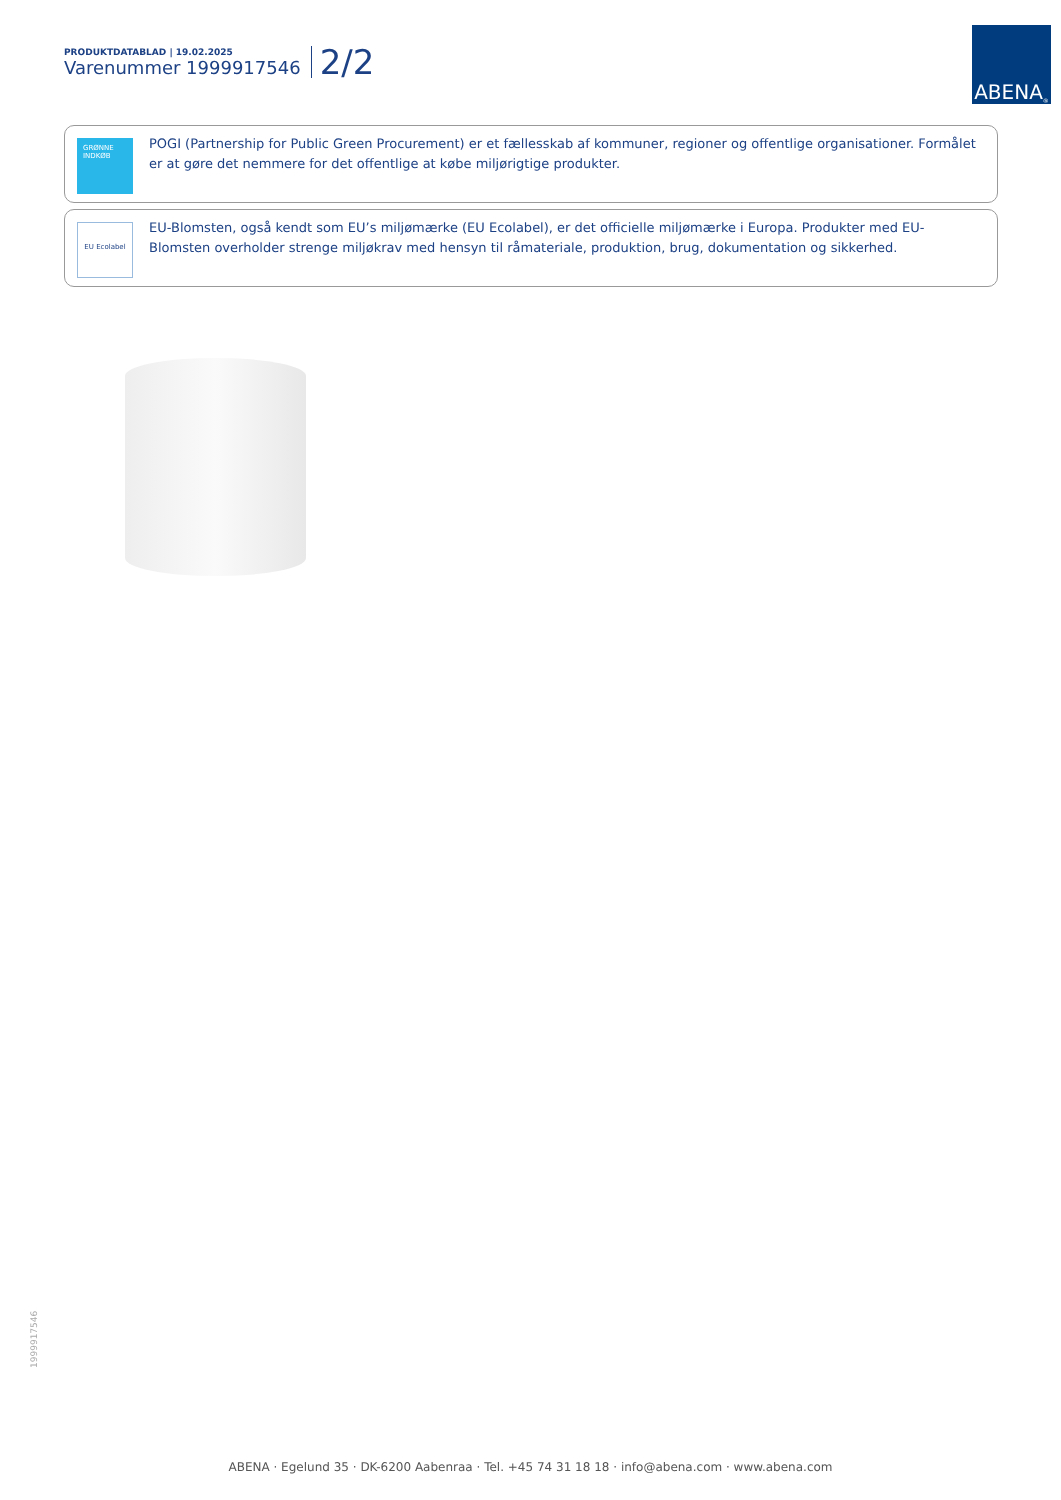PRODUKTDATABLAD | 19.02.2025
Varenummer 1999917546
2/2
ABENA<sup>®</sup>
GRØNNE
INDKØB
POGI (Partnership for Public Green Procurement) er et fællesskab af kommuner, regioner og offentlige organisationer. Formålet er at gøre det nemmere for det offentlige at købe miljørigtige produkter.
EU Ecolabel
EU-Blomsten, også kendt som EU’s miljømærke (EU Ecolabel), er det officielle miljømærke i Europa. Produkter med EU-Blomsten overholder strenge miljøkrav med hensyn til råmateriale, produktion, brug, dokumentation og sikkerhed.
1999917546
ABENA · Egelund 35 · DK-6200 Aabenraa · Tel. +45 74 31 18 18 · info@abena.com · www.abena.com